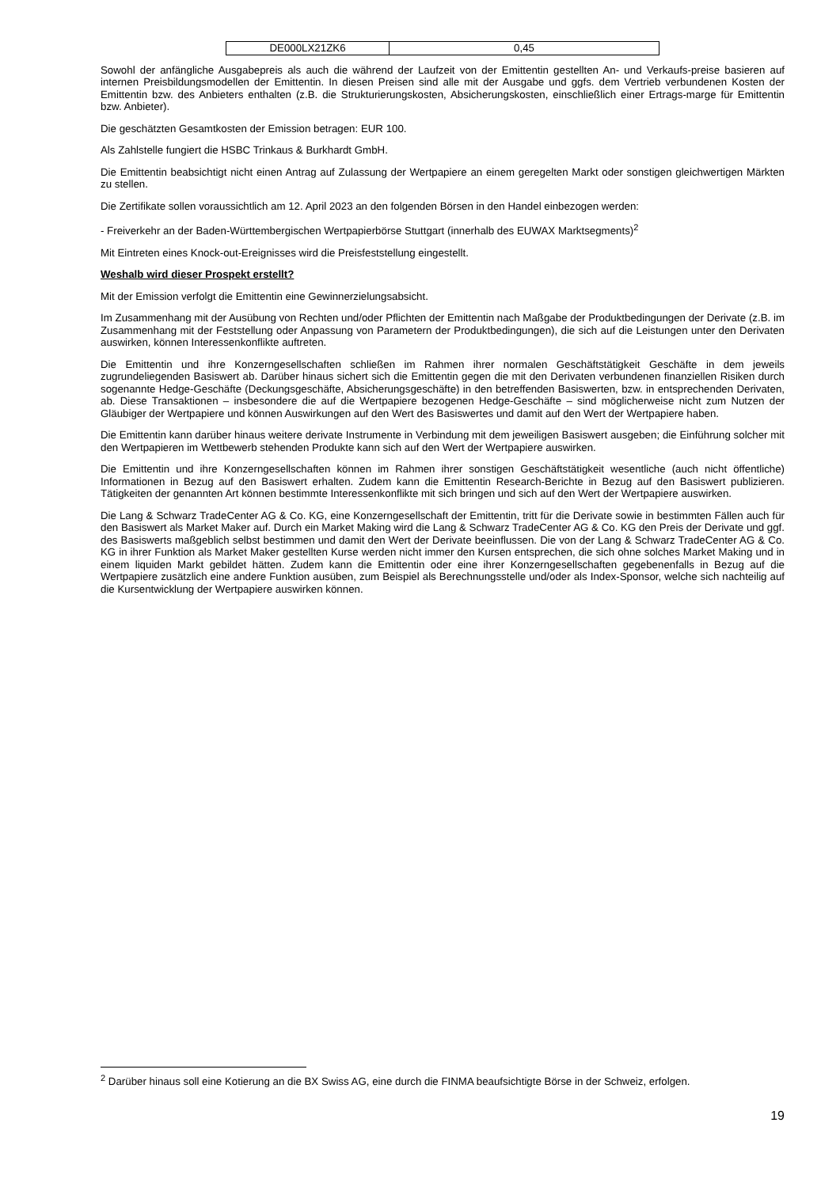| DE000LX21ZK6 | 0,45 |
Sowohl der anfängliche Ausgabepreis als auch die während der Laufzeit von der Emittentin gestellten An- und Verkaufs-preise basieren auf internen Preisbildungsmodellen der Emittentin. In diesen Preisen sind alle mit der Ausgabe und ggfs. dem Vertrieb verbundenen Kosten der Emittentin bzw. des Anbieters enthalten (z.B. die Strukturierungskosten, Absicherungskosten, einschließlich einer Ertrags-marge für Emittentin bzw. Anbieter).
Die geschätzten Gesamtkosten der Emission betragen: EUR 100.
Als Zahlstelle fungiert die HSBC Trinkaus & Burkhardt GmbH.
Die Emittentin beabsichtigt nicht einen Antrag auf Zulassung der Wertpapiere an einem geregelten Markt oder sonstigen gleichwertigen Märkten zu stellen.
Die Zertifikate sollen voraussichtlich am 12. April 2023 an den folgenden Börsen in den Handel einbezogen werden:
- Freiverkehr an der Baden-Württembergischen Wertpapierbörse Stuttgart (innerhalb des EUWAX Marktsegments)<sup>2</sup>
Mit Eintreten eines Knock-out-Ereignisses wird die Preisfeststellung eingestellt.
Weshalb wird dieser Prospekt erstellt?
Mit der Emission verfolgt die Emittentin eine Gewinnerzielungsabsicht.
Im Zusammenhang mit der Ausübung von Rechten und/oder Pflichten der Emittentin nach Maßgabe der Produktbedingungen der Derivate (z.B. im Zusammenhang mit der Feststellung oder Anpassung von Parametern der Produktbedingungen), die sich auf die Leistungen unter den Derivaten auswirken, können Interessenkonflikte auftreten.
Die Emittentin und ihre Konzerngesellschaften schließen im Rahmen ihrer normalen Geschäftstätigkeit Geschäfte in dem jeweils zugrundeliegenden Basiswert ab. Darüber hinaus sichert sich die Emittentin gegen die mit den Derivaten verbundenen finanziellen Risiken durch sogenannte Hedge-Geschäfte (Deckungsgeschäfte, Absicherungsgeschäfte) in den betreffenden Basiswerten, bzw. in entsprechenden Derivaten, ab. Diese Transaktionen – insbesondere die auf die Wertpapiere bezogenen Hedge-Geschäfte – sind möglicherweise nicht zum Nutzen der Gläubiger der Wertpapiere und können Auswirkungen auf den Wert des Basiswertes und damit auf den Wert der Wertpapiere haben.
Die Emittentin kann darüber hinaus weitere derivate Instrumente in Verbindung mit dem jeweiligen Basiswert ausgeben; die Einführung solcher mit den Wertpapieren im Wettbewerb stehenden Produkte kann sich auf den Wert der Wertpapiere auswirken.
Die Emittentin und ihre Konzerngesellschaften können im Rahmen ihrer sonstigen Geschäftstätigkeit wesentliche (auch nicht öffentliche) Informationen in Bezug auf den Basiswert erhalten. Zudem kann die Emittentin Research-Berichte in Bezug auf den Basiswert publizieren. Tätigkeiten der genannten Art können bestimmte Interessenkonflikte mit sich bringen und sich auf den Wert der Wertpapiere auswirken.
Die Lang & Schwarz TradeCenter AG & Co. KG, eine Konzerngesellschaft der Emittentin, tritt für die Derivate sowie in bestimmten Fällen auch für den Basiswert als Market Maker auf. Durch ein Market Making wird die Lang & Schwarz TradeCenter AG & Co. KG den Preis der Derivate und ggf. des Basiswerts maßgeblich selbst bestimmen und damit den Wert der Derivate beeinflussen. Die von der Lang & Schwarz TradeCenter AG & Co. KG in ihrer Funktion als Market Maker gestellten Kurse werden nicht immer den Kursen entsprechen, die sich ohne solches Market Making und in einem liquiden Markt gebildet hätten. Zudem kann die Emittentin oder eine ihrer Konzerngesellschaften gegebenenfalls in Bezug auf die Wertpapiere zusätzlich eine andere Funktion ausüben, zum Beispiel als Berechnungsstelle und/oder als Index-Sponsor, welche sich nachteilig auf die Kursentwicklung der Wertpapiere auswirken können.
<sup>2</sup> Darüber hinaus soll eine Kotierung an die BX Swiss AG, eine durch die FINMA beaufsichtigte Börse in der Schweiz, erfolgen.
19